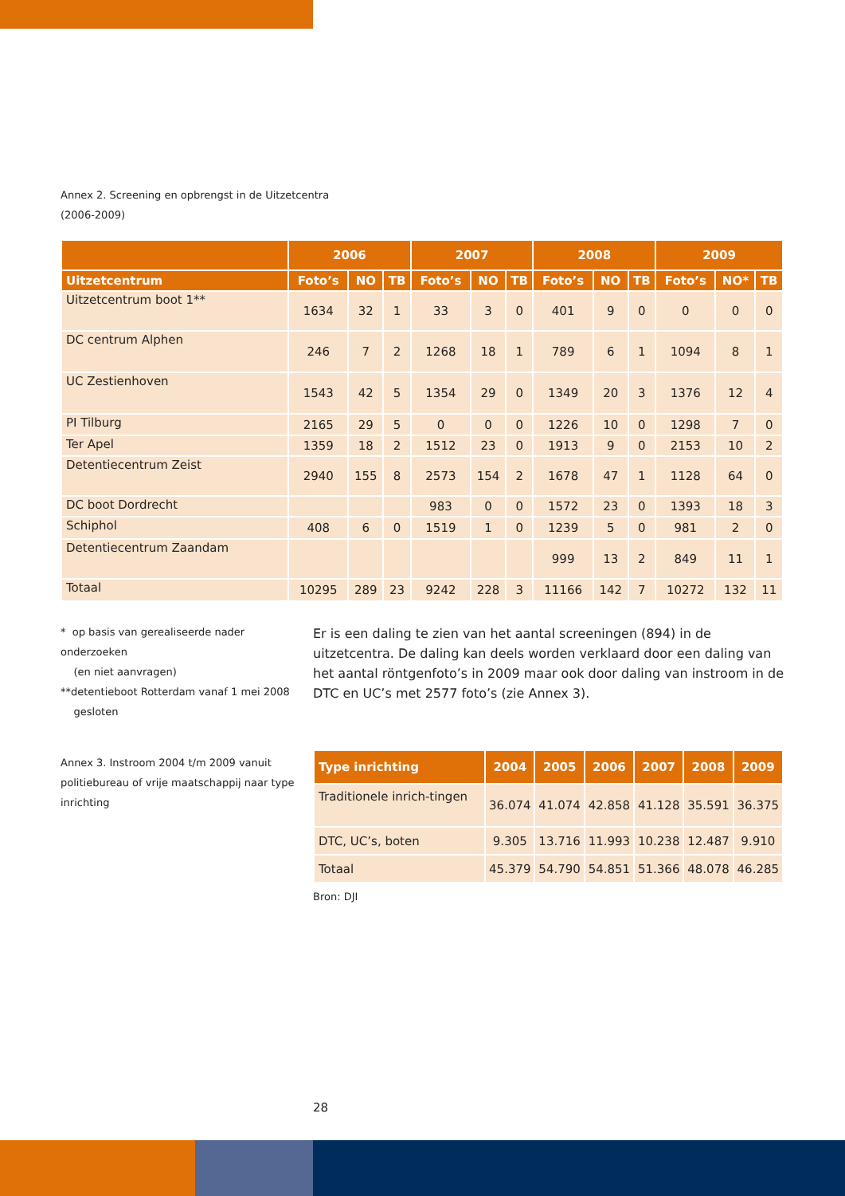Annex 2. Screening en opbrengst in de Uitzetcentra
(2006-2009)
| | 2006 | | | 2007 | | | 2008 | | | 2009 | | |
| --- | --- | --- | --- | --- | --- | --- | --- | --- | --- | --- | --- | --- |
| Uitzetcentrum | Foto’s | NO | TB | Foto’s | NO | TB | Foto’s | NO | TB | Foto’s | NO* | TB |
| Uitzetcentrum boot 1** | 1634 | 32 | 1 | 33 | 3 | 0 | 401 | 9 | 0 | 0 | 0 | 0 |
| DC centrum Alphen | 246 | 7 | 2 | 1268 | 18 | 1 | 789 | 6 | 1 | 1094 | 8 | 1 |
| UC Zestienhoven | 1543 | 42 | 5 | 1354 | 29 | 0 | 1349 | 20 | 3 | 1376 | 12 | 4 |
| PI Tilburg | 2165 | 29 | 5 | 0 | 0 | 0 | 1226 | 10 | 0 | 1298 | 7 | 0 |
| Ter Apel | 1359 | 18 | 2 | 1512 | 23 | 0 | 1913 | 9 | 0 | 2153 | 10 | 2 |
| Detentiecentrum Zeist | 2940 | 155 | 8 | 2573 | 154 | 2 | 1678 | 47 | 1 | 1128 | 64 | 0 |
| DC boot Dordrecht | | | | 983 | 0 | 0 | 1572 | 23 | 0 | 1393 | 18 | 3 |
| Schiphol | 408 | 6 | 0 | 1519 | 1 | 0 | 1239 | 5 | 0 | 981 | 2 | 0 |
| Detentiecentrum Zaandam | | | | | | | 999 | 13 | 2 | 849 | 11 | 1 |
| Totaal | 10295 | 289 | 23 | 9242 | 228 | 3 | 11166 | 142 | 7 | 10272 | 132 | 11 |
* op basis van gerealiseerde nader onderzoeken
(en niet aanvragen)
**detentieboot Rotterdam vanaf 1 mei 2008
gesloten
Er is een daling te zien van het aantal screeningen (894) in de uitzetcentra. De daling kan deels worden verklaard door een daling van het aantal röntgenfoto’s in 2009 maar ook door daling van instroom in de DTC en UC’s met 2577 foto’s (zie Annex 3).
Annex 3. Instroom 2004 t/m 2009 vanuit politiebureau of vrije maatschappij naar type inrichting
| Type inrichting | 2004 | 2005 | 2006 | 2007 | 2008 | 2009 |
| --- | --- | --- | --- | --- | --- | --- |
| Traditionele inrich-tingen | 36.074 | 41.074 | 42.858 | 41.128 | 35.591 | 36.375 |
| DTC, UC’s, boten | 9.305 | 13.716 | 11.993 | 10.238 | 12.487 | 9.910 |
| Totaal | 45.379 | 54.790 | 54.851 | 51.366 | 48.078 | 46.285 |
Bron: DJI
28